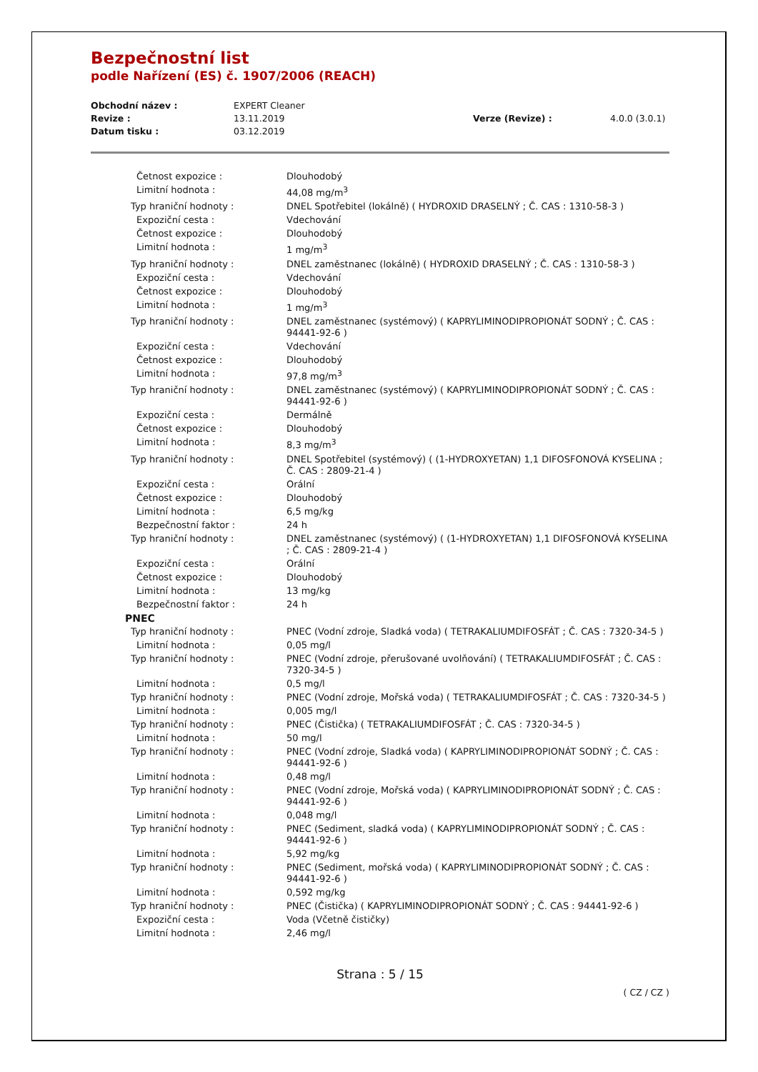Bezpečnostní list
podle Nařízení (ES) č. 1907/2006 (REACH)
| Obchodní název : | EXPERT Cleaner | | |
| Revize : | 13.11.2019 | Verze (Revize) : | 4.0.0 (3.0.1) |
| Datum tisku : | 03.12.2019 | | |
| Četnost expozice : | Dlouhodobý |
| Limitní hodnota : | 44,08 mg/m<sup>3</sup> |
| Typ hraniční hodnoty : | DNEL Spotřebitel (lokálně) ( HYDROXID DRASELNÝ ; Č. CAS : 1310-58-3 ) |
| Expoziční cesta : | Vdechování |
| Četnost expozice : | Dlouhodobý |
| Limitní hodnota : | 1 mg/m<sup>3</sup> |
| Typ hraniční hodnoty : | DNEL zaměstnanec (lokálně) ( HYDROXID DRASELNÝ ; Č. CAS : 1310-58-3 ) |
| Expoziční cesta : | Vdechování |
| Četnost expozice : | Dlouhodobý |
| Limitní hodnota : | 1 mg/m<sup>3</sup> |
| Typ hraniční hodnoty : | DNEL zaměstnanec (systémový) ( KAPRYLIMINODIPROPIONÁT SODNÝ ; Č. CAS : 94441-92-6 ) |
| Expoziční cesta : | Vdechování |
| Četnost expozice : | Dlouhodobý |
| Limitní hodnota : | 97,8 mg/m<sup>3</sup> |
| Typ hraniční hodnoty : | DNEL zaměstnanec (systémový) ( KAPRYLIMINODIPROPIONÁT SODNÝ ; Č. CAS : 94441-92-6 ) |
| Expoziční cesta : | Dermálně |
| Četnost expozice : | Dlouhodobý |
| Limitní hodnota : | 8,3 mg/m<sup>3</sup> |
| Typ hraniční hodnoty : | DNEL Spotřebitel (systémový) ( (1-HYDROXYETAN) 1,1 DIFOSFONOVÁ KYSELINA ; Č. CAS : 2809-21-4 ) |
| Expoziční cesta : | Orální |
| Četnost expozice : | Dlouhodobý |
| Limitní hodnota : | 6,5 mg/kg |
| Bezpečnostní faktor : | 24 h |
| Typ hraniční hodnoty : | DNEL zaměstnanec (systémový) ( (1-HYDROXYETAN) 1,1 DIFOSFONOVÁ KYSELINA ; Č. CAS : 2809-21-4 ) |
| Expoziční cesta : | Orální |
| Četnost expozice : | Dlouhodobý |
| Limitní hodnota : | 13 mg/kg |
| Bezpečnostní faktor : | 24 h |
| PNEC | |
| Typ hraniční hodnoty : | PNEC (Vodní zdroje, Sladká voda) ( TETRAKALIUMDIFOSFÁT ; Č. CAS : 7320-34-5 ) |
| Limitní hodnota : | 0,05 mg/l |
| Typ hraniční hodnoty : | PNEC (Vodní zdroje, přerušované uvolňování) ( TETRAKALIUMDIFOSFÁT ; Č. CAS : 7320-34-5 ) |
| Limitní hodnota : | 0,5 mg/l |
| Typ hraniční hodnoty : | PNEC (Vodní zdroje, Mořská voda) ( TETRAKALIUMDIFOSFÁT ; Č. CAS : 7320-34-5 ) |
| Limitní hodnota : | 0,005 mg/l |
| Typ hraniční hodnoty : | PNEC (Čistička) ( TETRAKALIUMDIFOSFÁT ; Č. CAS : 7320-34-5 ) |
| Limitní hodnota : | 50 mg/l |
| Typ hraniční hodnoty : | PNEC (Vodní zdroje, Sladká voda) ( KAPRYLIMINODIPROPIONÁT SODNÝ ; Č. CAS : 94441-92-6 ) |
| Limitní hodnota : | 0,48 mg/l |
| Typ hraniční hodnoty : | PNEC (Vodní zdroje, Mořská voda) ( KAPRYLIMINODIPROPIONÁT SODNÝ ; Č. CAS : 94441-92-6 ) |
| Limitní hodnota : | 0,048 mg/l |
| Typ hraniční hodnoty : | PNEC (Sediment, sladká voda) ( KAPRYLIMINODIPROPIONÁT SODNÝ ; Č. CAS : 94441-92-6 ) |
| Limitní hodnota : | 5,92 mg/kg |
| Typ hraniční hodnoty : | PNEC (Sediment, mořská voda) ( KAPRYLIMINODIPROPIONÁT SODNÝ ; Č. CAS : 94441-92-6 ) |
| Limitní hodnota : | 0,592 mg/kg |
| Typ hraniční hodnoty : | PNEC (Čistička) ( KAPRYLIMINODIPROPIONÁT SODNÝ ; Č. CAS : 94441-92-6 ) |
| Expoziční cesta : | Voda (Včetně čističky) |
| Limitní hodnota : | 2,46 mg/l |
Strana : 5 / 15
( CZ / CZ )